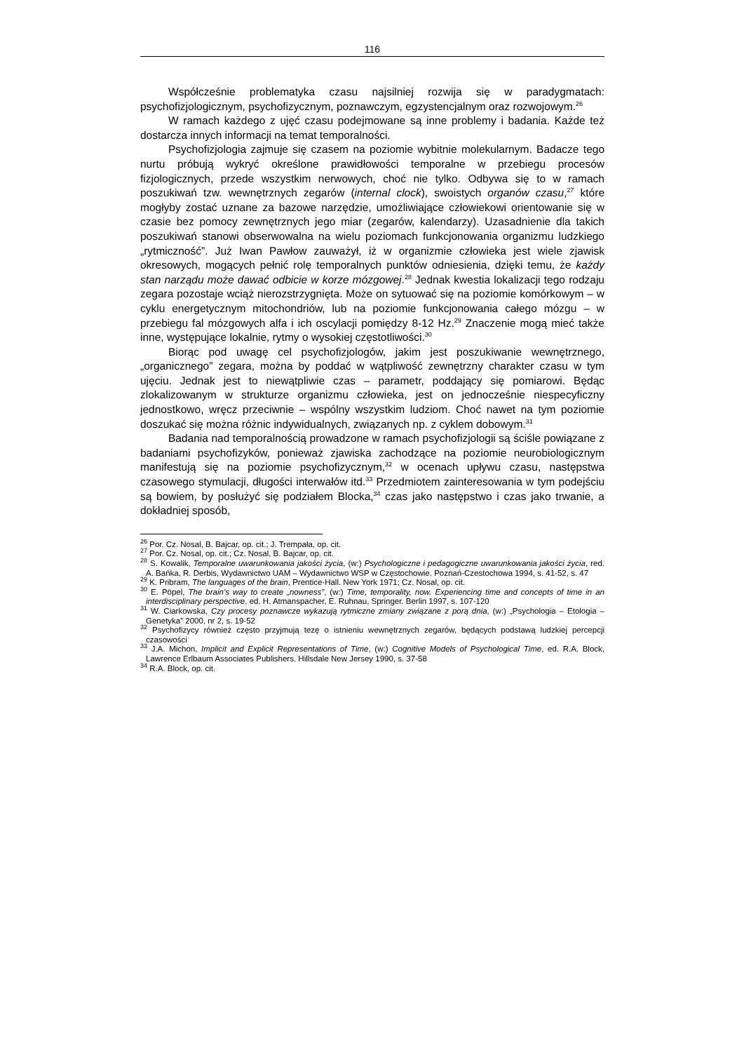116
Współcześnie problematyka czasu najsilniej rozwija się w paradygmatach: psychofizjologicznym, psychofizycznym, poznawczym, egzystencjalnym oraz rozwojowym.<sup>26</sup>
W ramach każdego z ujęć czasu podejmowane są inne problemy i badania. Każde też dostarcza innych informacji na temat temporalności.
Psychofizjologia zajmuje się czasem na poziomie wybitnie molekularnym. Badacze tego nurtu próbują wykryć określone prawidłowości temporalne w przebiegu procesów fizjologicznych, przede wszystkim nerwowych, choć nie tylko. Odbywa się to w ramach poszukiwań tzw. wewnętrznych zegarów (internal clock), swoistych organów czasu,<sup>27</sup> które mogłyby zostać uznane za bazowe narzędzie, umożliwiające człowiekowi orientowanie się w czasie bez pomocy zewnętrznych jego miar (zegarów, kalendarzy). Uzasadnienie dla takich poszukiwań stanowi obserwowalna na wielu poziomach funkcjonowania organizmu ludzkiego „rytmiczność”. Już Iwan Pawłow zauważył, iż w organizmie człowieka jest wiele zjawisk okresowych, mogących pełnić rolę temporalnych punktów odniesienia, dzięki temu, że każdy stan narządu może dawać odbicie w korze mózgowej.<sup>28</sup> Jednak kwestia lokalizacji tego rodzaju zegara pozostaje wciąż nierozstrzygnięta. Może on sytuować się na poziomie komórkowym – w cyklu energetycznym mitochondriów, lub na poziomie funkcjonowania całego mózgu – w przebiegu fal mózgowych alfa i ich oscylacji pomiędzy 8-12 Hz.<sup>29</sup> Znaczenie mogą mieć także inne, występujące lokalnie, rytmy o wysokiej częstotliwości.<sup>30</sup>
Biorąc pod uwagę cel psychofizjologów, jakim jest poszukiwanie wewnętrznego, „organicznego” zegara, można by poddać w wątpliwość zewnętrzny charakter czasu w tym ujęciu. Jednak jest to niewątpliwie czas – parametr, poddający się pomiarowi. Będąc zlokalizowanym w strukturze organizmu człowieka, jest on jednocześnie niespecyficzny jednostkowo, wręcz przeciwnie – wspólny wszystkim ludziom. Choć nawet na tym poziomie doszukać się można różnic indywidualnych, związanych np. z cyklem dobowym.<sup>31</sup>
Badania nad temporalnością prowadzone w ramach psychofizjologii są ściśle powiązane z badaniami psychofizyków, ponieważ zjawiska zachodzące na poziomie neurobiologicznym manifestują się na poziomie psychofizycznym,<sup>32</sup> w ocenach upływu czasu, następstwa czasowego stymulacji, długości interwałów itd.<sup>33</sup> Przedmiotem zainteresowania w tym podejściu są bowiem, by posłużyć się podziałem Blocka,<sup>34</sup> czas jako następstwo i czas jako trwanie, a dokładniej sposób,
<sup>26</sup> Por. Cz. Nosal, B. Bajcar, op. cit.; J. Trempała, op. cit.
<sup>27</sup> Por. Cz. Nosal, op. cit.; Cz. Nosal, B. Bajcar, op. cit.
<sup>28</sup> S. Kowalik, Temporalne uwarunkowania jakości życia, (w:) Psychologiczne i pedagogiczne uwarunkowania jakości życia, red. A. Bańka, R. Derbis, Wydawnictwo UAM – Wydawnictwo WSP w Częstochowie. Poznań-Czestochowa 1994, s. 41-52, s. 47
<sup>29</sup> K. Pribram, The languages of the brain, Prentice-Hall. New York 1971; Cz. Nosal, op. cit.
<sup>30</sup> E. Pöpel, The brain’s way to create „nowness”, (w:) Time, temporality, now. Experiencing time and concepts of time in an interdisciplinary perspective, ed. H. Atmanspacher, E. Ruhnau, Springer. Berlin 1997, s. 107-120
<sup>31</sup> W. Ciarkowska, Czy procesy poznawcze wykazują rytmiczne zmiany związane z porą dnia, (w:) „Psychologia – Etologia – Genetyka” 2000, nr 2, s. 19-52
<sup>32</sup> Psychofizycy również często przyjmują tezę o istnieniu wewnętrznych zegarów, będących podstawą ludzkiej percepcji czasowości
<sup>33</sup> J.A. Michon, Implicit and Explicit Representations of Time, (w:) Cognitive Models of Psychological Time, ed. R.A. Block, Lawrence Erlbaum Associates Publishers. Hillsdale New Jersey 1990, s. 37-58
<sup>34</sup> R.A. Block, op. cit.